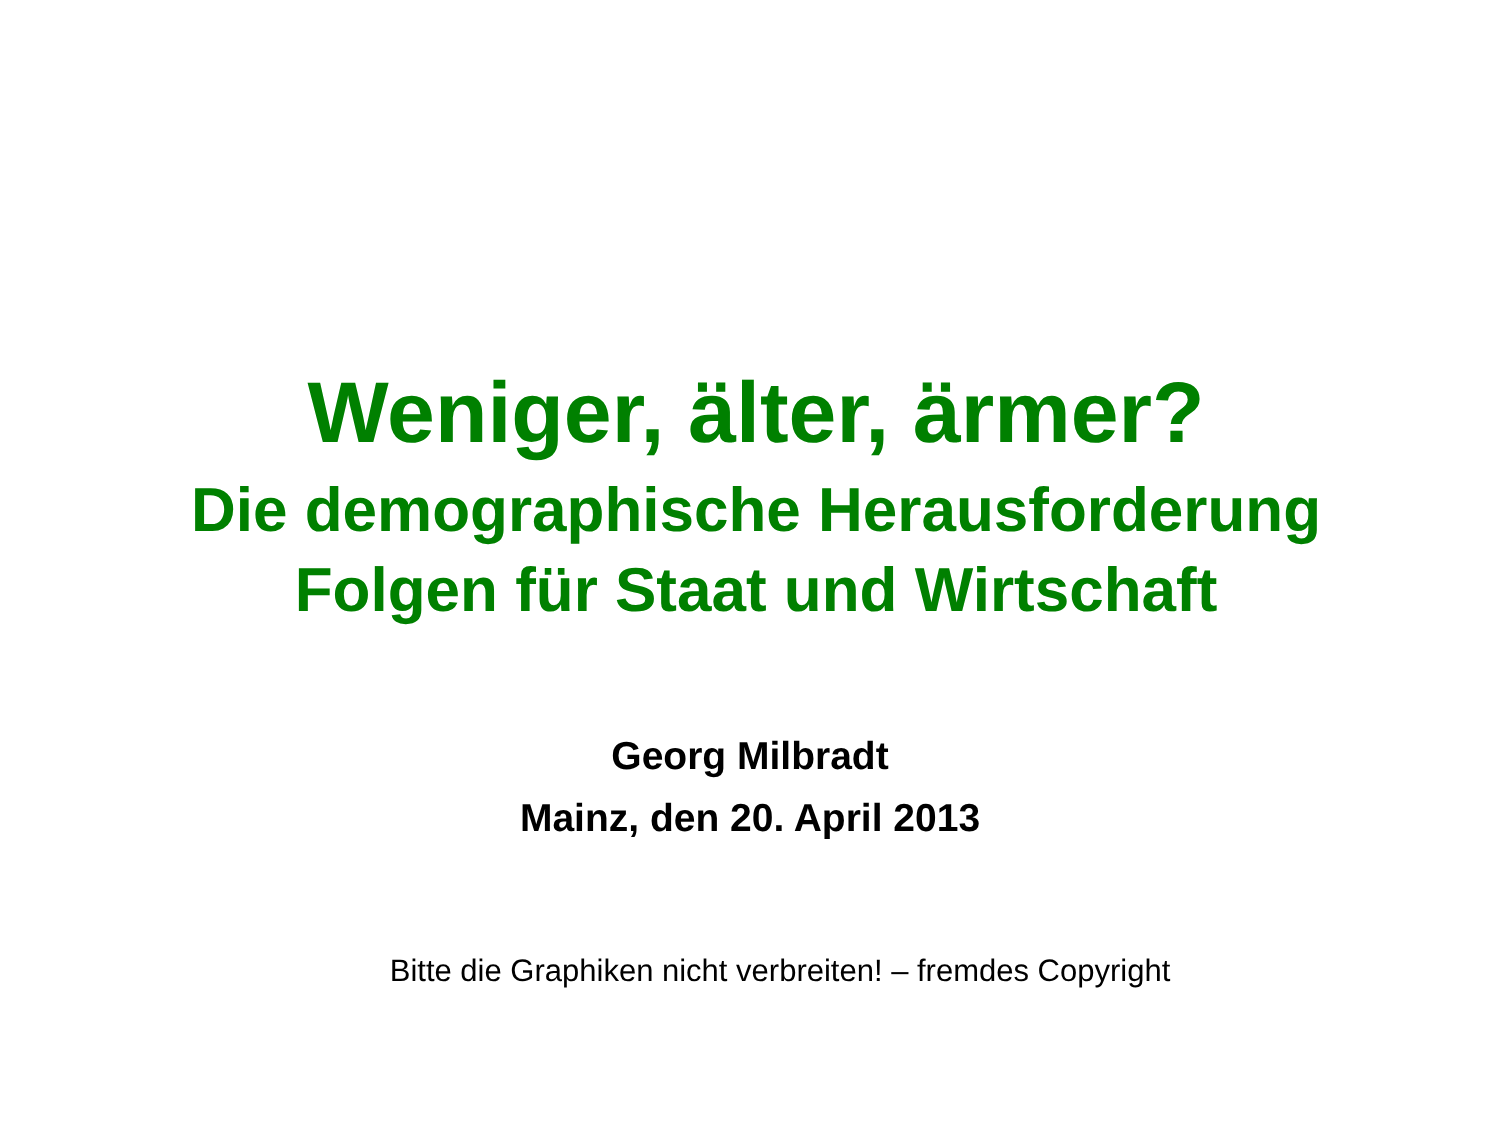Weniger, älter, ärmer?
Die demographische Herausforderung
Folgen für Staat und Wirtschaft
Georg Milbradt
Mainz, den 20. April 2013
Bitte die Graphiken nicht verbreiten! – fremdes Copyright